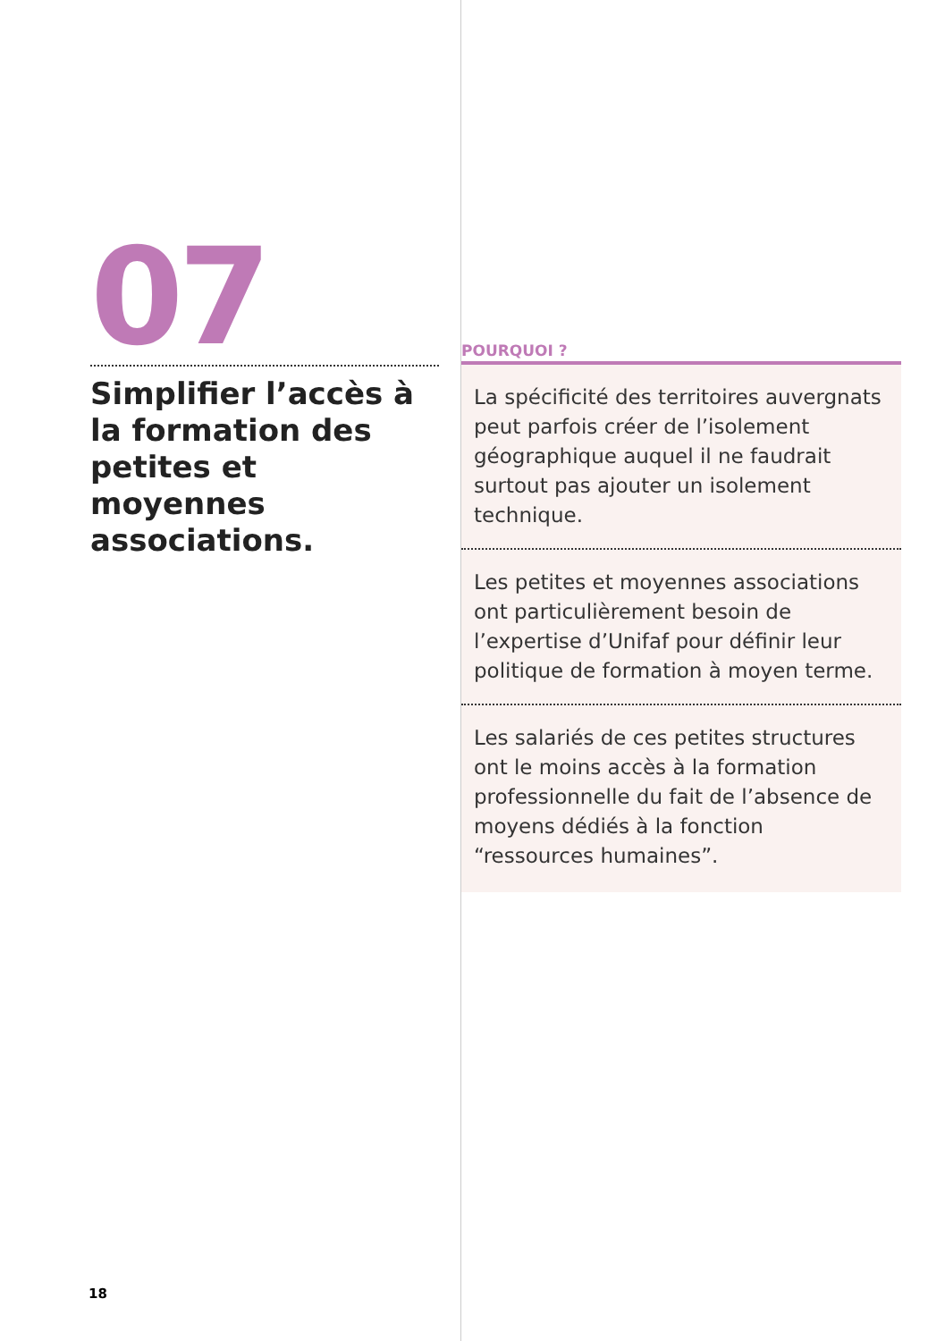07
Simplifier l’accès à la formation des petites et moyennes associations.
POURQUOI ?
La spécificité des territoires auvergnats peut parfois créer de l’isolement géographique auquel il ne faudrait surtout pas ajouter un isolement technique.
Les petites et moyennes associations ont particulièrement besoin de l’expertise d’Unifaf pour définir leur politique de formation à moyen terme.
Les salariés de ces petites structures ont le moins accès à la formation professionnelle du fait de l’absence de moyens dédiés à la fonction “ressources humaines”.
18